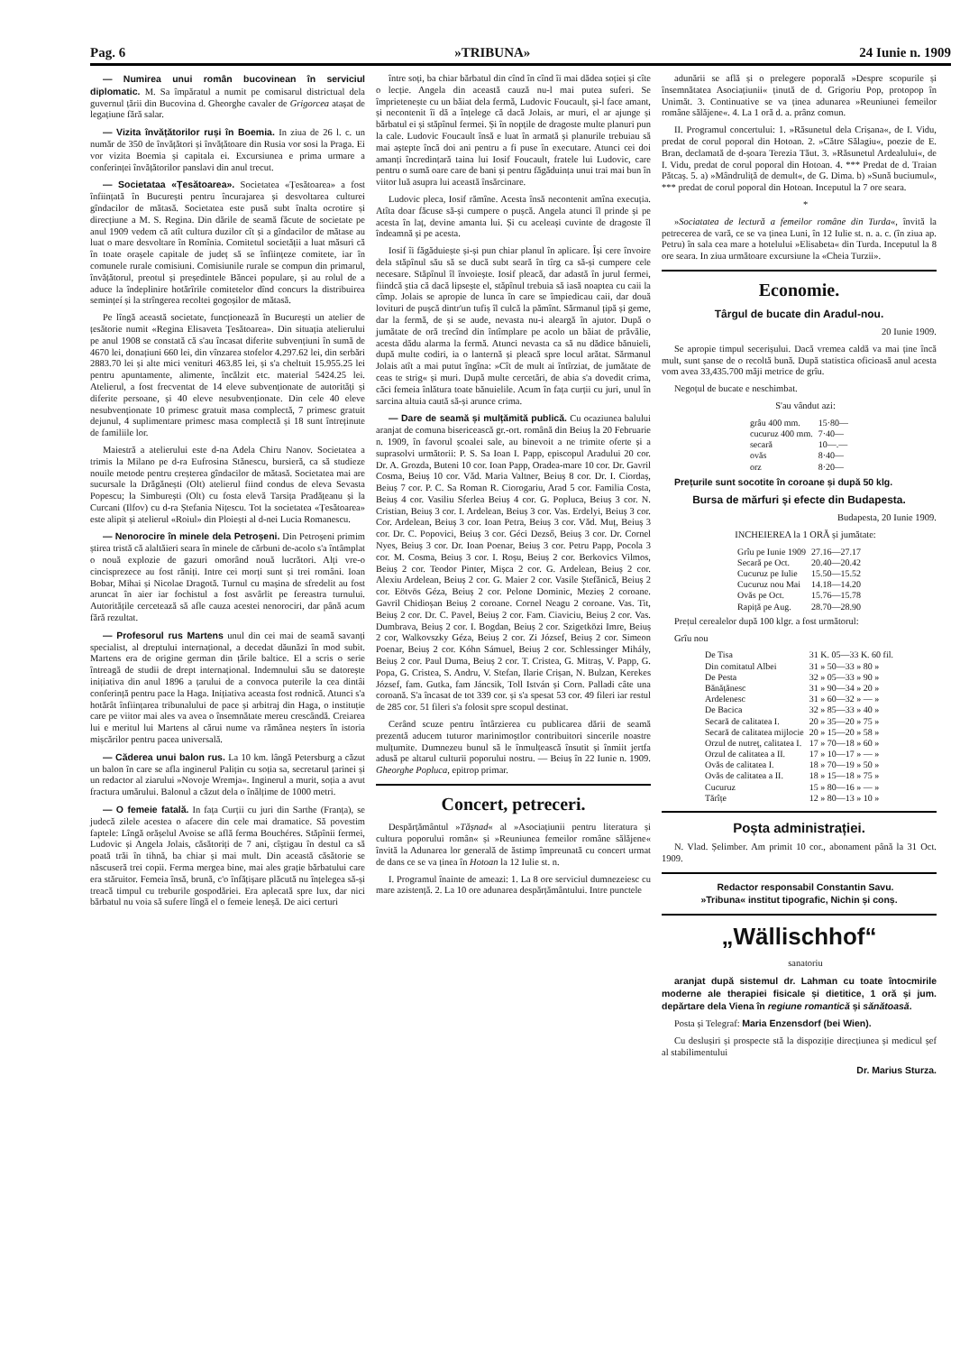Pag. 6 »TRIBUNA» 24 Iunie n. 1909
— Numirea unui român bucovinean în serviciul diplomatic. M. Sa împăratul a numit pe comisarul districtual dela guvernul țării din Bucovina d. Gheorghe cavaler de Grigorcea atașat de legațiune fără salar.
— Vizita învățătorilor ruși în Boemia. In ziua de 26 l. c. un număr de 350 de învățători și învățătoare din Rusia vor sosi la Praga. Ei vor vizita Boemia și capitala ei. Excursiunea e prima urmare a conferinței învățătorilor panslavi din anul trecut.
— Societataa «Țesătoarea». Societatea «Țesătoarea» a fost înființată în București pentru încurajarea și desvoltarea culturei gîndacilor de mătasă. Societatea este pusă subt înalta ocrotire și direcțiune a M. S. Regina. Din dările de seamă făcute de societate pe anul 1909 vedem că atît cultura duzilor cît și a gîndacilor de mătase au luat o mare desvoltare în Romînia. Comitetul societății a luat măsuri că în toate orașele capitale de județ să se înființeze comitete, iar în comunele rurale comisiuni. Comisiunile rurale se compun din primarul, învățătorul, preotul și președintele Băncei populare, și au rolul de a aduce la îndeplinire hotărîrile comitetelor dînd concurs la distribuirea semințeí și la strîngerea recoltei gogoșilor de mătasă.
Pe lîngă această societate, funcționează în București un atelier de țesătorie numit «Regina Elisaveta Țesătoarea». Din situația atelierului pe anul 1908 se constată că s'au încasat diferite subvențiuni în sumă de 4670 lei, donațiuni 660 lei, din vînzarea stofelor 4.297.62 lei, din serbări 2883.70 lei și alte mici venituri 463.85 lei, și s'a cheltuit 15.955.25 lei pentru apuntamente, alimente, încălzit etc. material 5424.25 lei. Atelierul, a fost frecventat de 14 eleve subvenționate de autorități și diferite persoane, și 40 eleve nesubvenționate. Din cele 40 eleve nesubvenționate 10 primesc gratuit masa complectă, 7 primesc gratuit dejunul, 4 suplimentare primesc masa complectă și 18 sunt întreținute de familiile lor.
Maiestră a atelierului este d-na Adela Chiru Nanov. Societatea a trimis la Milano pe d-ra Eufrosina Stănescu, bursieră, ca să studieze nouile metode pentru creșterea gîndacilor de mătasă. Societatea mai are sucursale la Drăgănești (Olt) atelierul fiind condus de eleva Sevasta Popescu; la Simburești (Olt) cu fosta elevă Tarsița Pradățeanu și la Curcani (Ilfov) cu d-ra Ștefania Nițescu. Tot la societatea «Țesătoarea» este alipit și atelierul «Roiul» din Ploiești al d-nei Lucia Romanescu.
— Nenorocire în minele dela Petroșeni. Din Petroșeni primim știrea tristă că alaltăieri seara în minele de cărbuni de-acolo s'a întâmplat o nouă explozie de gazuri omorând nouă lucrători. Alți vre-o cincisprezece au fost răniți. Intre cei morți sunt și trei români. Ioan Bobar, Mihai și Nicolae Dragotă. Turnul cu mașina de sfredelit au fost aruncat în aier iar fochistul a fost asvârlit pe fereastra turnului. Autoritățile cercetează să afle cauza acestei nenorociri, dar până acum fără rezultat.
— Profesorul rus Martens unul din cei mai de seamă savanți specialist, al dreptului internațional, a decedat dăunăzi în mod subit. Martens era de origine german din țările baltice. El a scris o serie întreagă de studii de drept internațional. Indemnului său se datorește inițiativa din anul 1896 a țarului de a convoca puterile la cea dintâi conferință pentru pace la Haga. Inițiativa aceasta fost rodnică. Atunci s'a hotărât înființarea tribunalului de pace și arbitraj din Haga, o instituție care pe viitor mai ales va avea o însemnătate mereu crescândă. Creiarea lui e meritul lui Martens al cărui nume va rămânea neșters în istoria mișcărilor pentru pacea universală.
— Căderea unui balon rus. La 10 km. lângă Petersburg a căzut un balon în care se afla inginerul Palițin cu soția sa, secretarul țarinei și un redactor al ziarului »Novoje Wremja«. Inginerul a murit, soția a avut fractura umărului. Balonul a căzut dela o înălțime de 1000 metri.
— O femeie fatală. In fața Curții cu juri din Sarthe (Franța), se judecă zilele acestea o afacere din cele mai dramatice. Să povestim faptele: Lîngă orășelul Avoise se află ferma Bouchéres. Stăpînii fermei, Ludovic și Angela Jolais, căsătoriți de 7 ani, cîștigau în destul ca să poată trăi în tihnă, ba chiar și mai mult. Din această căsătorie se născuseră trei copii. Ferma mergea bine, mai ales grație bărbatului care era stăruitor. Femeia însă, brună, c'o înfățișare plăcută nu înțelegea să-și treacă timpul cu treburile gospodăriei. Era aplecată spre lux, dar nici bărbatul nu voia să sufere lîngă el o femeie leneșă. De aici certuri
între soți, ba chiar bărbatul din cînd în cînd îi mai dădea soției și cîte o lecție. Angela din această cauză nu-l mai putea suferi. Se împrietenește cu un băiat dela fermă, Ludovic Foucault, și-l face amant, și necontenit îi dă a înțelege că dacă Jolais, ar muri, el ar ajunge și bărbatul ei și stăpînul fermei. Și în nopțile de dragoste multe planuri pun la cale. Ludovic Foucault însă e luat în armată și planurile trebuiau să mai aștepte încă doi ani pentru a fi puse în executare. Atunci cei doi amanți încredințară taina lui Iosif Foucault, fratele lui Ludovic, care pentru o sumă oare care de bani și pentru făgăduința unui trai mai bun în viitor luă asupra lui această însărcinare.
Ludovic pleca, Iosif rămîne. Acesta însă necontenit amîna execuția. Atîta doar făcuse să-și cumpere o pușcă. Angela atunci îl prinde și pe acesta în laț, devine amanta lui. Și cu aceleași cuvinte de dragoste îl îndeamnă și pe acesta.
Iosif îi făgăduiește și-și pun chiar planul în aplicare. Își cere învoire dela stăpînul său să se ducă subt seară în tîrg ca să-și cumpere cele necesare. Stăpînul îl învoiește. Iosif pleacă, dar adastă în jurul fermei, fiindcă știa că dacă lipsește el, stăpînul trebuia să iasă noaptea cu caii la cîmp. Jolais se apropie de lunca în care se împiedicau caii, dar două lovituri de pușcă dintr'un tufiș îl culcă la pămînt. Sărmanul țipă și geme, dar la fermă, de și se aude, nevasta nu-i aleargă în ajutor. După o jumătate de oră trecînd din întîmplare pe acolo un băiat de prăvălie, acesta dădu alarma la fermă. Atunci nevasta ca să nu dădice bănuieli, după multe codiri, ia o lanternă și pleacă spre locul arătat. Sărmanul Jolais atît a mai putut îngîna: »Cît de mult ai întîrziat, de jumătate de ceas te strig« și muri. După multe cercetări, de abia s'a dovedit crima, căci femeia înlătura toate bănuielile. Acum în fața curții cu juri, unul în sarcina altuia caută să-și arunce crima.
— Dare de seamă și mulțămită publică. Cu ocaziunea balului aranjat de comuna bisericească gr.-ort. română din Beiuș la 20 Februarie n. 1909, în favorul școalei sale, au binevoit a ne trimite oferte și a suprasolvi următorii: P. S. Sa Ioan I. Papp, episcopul Aradului 20 cor. Dr. A. Grozda, Buteni 10 cor. Ioan Papp, Oradea-mare 10 cor. Dr. Gavril Cosma, Beiuș 10 cor. Văd. Maria Valtner, Beiuș 8 cor. Dr. I. Ciordaș, Beiuș 7 cor. P. C. Sa Roman R. Ciorogariu, Arad 5 cor. Familia Costa, Beiuș 4 cor. Vasiliu Sferlea Beiuș 4 cor. G. Popluca, Beiuș 3 cor. N. Cristian, Beiuș 3 cor. I. Ardelean, Beiuș 3 cor. Vas. Erdelyi, Beiuș 3 cor. Cor. Ardelean, Beiuș 3 cor. Ioan Petra, Beiuș 3 cor. Văd. Muț, Beiuș 3 cor. Dr. C. Popovici, Beiuș 3 cor. Géci Dezső, Beiuș 3 cor. Dr. Cornel Nyes, Beiuș 3 cor. Dr. Ioan Poenar, Beiuș 3 cor. Petru Papp, Pocola 3 cor. M. Cosma, Beiuș 3 cor. I. Roșu, Beiuș 2 cor. Berkovics Vilmos, Beiuș 2 cor. Teodor Pinter, Mișca 2 cor. G. Ardelean, Beiuș 2 cor. Alexiu Ardelean, Beiuș 2 cor. G. Maier 2 cor. Vasile Ștefănică, Beiuș 2 cor. Eötvös Géza, Beiuș 2 cor. Pelone Dominic, Mezieș 2 coroane. Gavril Chidioșan Beiuș 2 coroane. Cornel Neagu 2 coroane. Vas. Tit, Beiuș 2 cor. Dr. C. Pavel, Beiuș 2 cor. Fam. Ciaviciu, Beiuș 2 cor. Vas. Dumbrava, Beiuș 2 cor. I. Bogdan, Beiuș 2 cor. Szigetközi Imre, Beiuș 2 cor, Walkovszky Géza, Beiuș 2 cor. Zi József, Beiuș 2 cor. Simeon Poenar, Beiuș 2 cor. Kóhn Sámuel, Beiuș 2 cor. Schlessinger Mihály, Beiuș 2 cor. Paul Duma, Beiuș 2 cor. T. Cristea, G. Mitraș, V. Papp, G. Popa, G. Cristea, S. Andru, V. Stefan, Ilarie Crișan, N. Bulzan, Kerekes József, fam. Gutka, fam Jáncsik, Toll István și Corn. Palladi câte una coroană. S'a încasat de tot 339 cor. și s'a spesat 53 cor. 49 fileri iar restul de 285 cor. 51 fileri s'a folosit spre scopul destinat.
Cerând scuze pentru întârzierea cu publicarea dării de seamă prezentă aducem tuturor marinimoștlor contribuitori sincerile noastre mulțumite. Dumnezeu bunul să le înmulțească însutit și înmiit jertfa adusă pe altarul culturii poporului nostru. — Beiuș în 22 Iunie n. 1909. Gheorghe Popluca, epitrop primar.
Concert, petreceri.
Despărțământul »Tășnad« al »Asociațiunii pentru literatura și cultura poporului român« și »Reuniunea femeilor române sălăjene« învită la Adunarea lor generală de ăstimp împreunată cu concert urmat de dans ce se va ținea în Hotoan la 12 Iulie st. n.
I. Programul înainte de ameazi: 1. La 8 ore serviciul dumnezeiesc cu mare azistență. 2. La 10 ore adunarea despărțământului. Intre punctele
adunării se află și o prelegere poporală »Despre scopurile și însemnătatea Asociațiunii« ținută de d. Grigoriu Pop, protopop în Unimăt. 3. Continuative se va ținea adunarea »Reuniunei femeilor române sălăjene«. 4. La 1 oră d. a. prânz comun.
II. Programul concertului: 1. »Răsunetul dela Crișana«, de I. Vidu, predat de corul poporal din Hotoan. 2. »Către Sălagiu«, poezie de E. Bran, declamată de d-șoara Terezia Tăut. 3. »Răsunetul Ardealului«, de I. Vidu, predat de corul poporal din Hotoan. 4. *** Predat de d. Traian Pătcaș. 5. a) »Mândruliță de demult«, de G. Dima. b) »Sună buciumul«, *** predat de corul poporal din Hotoan. Inceputul la 7 ore seara.
*
»Sociatatea de lectură a femeilor române din Turda«, învită la petrecerea de vară, ce se va ținea Luni, în 12 Iulie st. n. a. c. (în ziua ap. Petru) în sala cea mare a hotelului »Elisabeta« din Turda. Inceputul la 8 ore seara. In ziua următoare excursiune la «Cheia Turzii».
Economie.
Târgul de bucate din Aradul-nou.
20 Iunie 1909.
Se apropie timpul secerișului. Dacă vremea caldă va mai ține încă mult, sunt șanse de o recoltă bună. După statistica oficioasă anul acesta vom avea 33,435.700 măji metrice de grîu.
Negoțul de bucate e neschimbat.
S'au vândut azi:
| grâu 400 mm. | 15·80— |
| cucuruz 400 mm. | 7·40— |
| secară | 10—.— |
| ovăs | 8·40— |
| orz | 8·20— |
Prețurile sunt socotite în coroane și după 50 klg.
Bursa de mărfuri și efecte din Budapesta.
Budapesta, 20 Iunie 1909.
INCHEIEREA la 1 ORĂ și jumătate:
| Grîu pe Iunie 1909 | 27.16—27.17 |
| Secară pe Oct. | 20.40—20.42 |
| Cucuruz pe Iulie | 15.50—15.52 |
| Cucuruz nou Mai | 14.18—14.20 |
| Ovăs pe Oct. | 15.76—15.78 |
| Rapiță pe Aug. | 28.70—28.90 |
Prețul cerealelor după 100 klgr. a fost următorul:
Grîu nou
| De Tisa | 31 K. 05—33 K. 60 fil. |
| Din comitatul Albei | 31 » 50—33 » 80 » |
| De Pesta | 32 » 05—33 » 90 » |
| Bănățănesc | 31 » 90—34 » 20 » |
| Ardelenesc | 31 » 60—32 » — » |
| De Bacica | 32 » 85—33 » 40 » |
| Secară de calitatea I. | 20 » 35—20 » 75 » |
| Secară de calitatea mijlocie | 20 » 15—20 » 58 » |
| Orzul de nutreț, calitatea I. | 17 » 70—18 » 60 » |
| Orzul de calitatea a II. | 17 » 10—17 » — » |
| Ovăs de calitatea I. | 18 » 70—19 » 50 » |
| Ovăs de calitatea a II. | 18 » 15—18 » 75 » |
| Cucuruz | 15 » 80—16 » — » |
| Tărîțe | 12 » 80—13 » 10 » |
Poșta administrației.
N. Vlad. Șelimber. Am primit 10 cor., abonament până la 31 Oct. 1909.
Redactor responsabil Constantin Savu.
»Tribuna« institut tipografic, Nichin și conș.
„Wällischhof“
sanatoriu
aranjat după sistemul dr. Lahman cu toate întocmirile moderne ale therapiei fisicale și dietitice, 1 oră și jum. depărtare dela Viena în regiune romantică și sănătoasă.
Posta și Telegraf: Maria Enzensdorf (bei Wien).
Cu deslușiri și prospecte stă la dispoziție direcțiunea și medicul șef al stabilimentului
Dr. Marius Sturza.